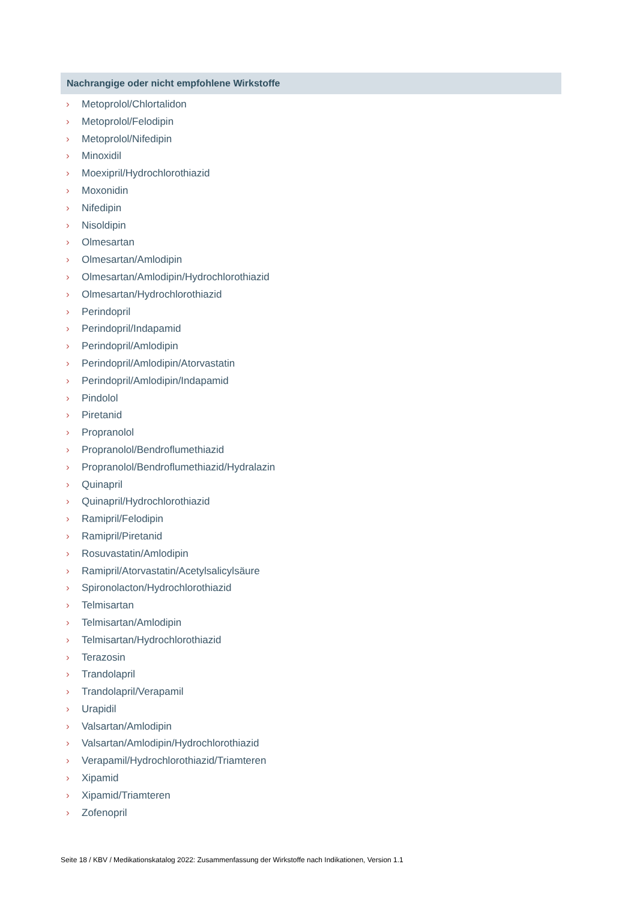Nachrangige oder nicht empfohlene Wirkstoffe
› Metoprolol/Chlortalidon
› Metoprolol/Felodipin
› Metoprolol/Nifedipin
› Minoxidil
› Moexipril/Hydrochlorothiazid
› Moxonidin
› Nifedipin
› Nisoldipin
› Olmesartan
› Olmesartan/Amlodipin
› Olmesartan/Amlodipin/Hydrochlorothiazid
› Olmesartan/Hydrochlorothiazid
› Perindopril
› Perindopril/Indapamid
› Perindopril/Amlodipin
› Perindopril/Amlodipin/Atorvastatin
› Perindopril/Amlodipin/Indapamid
› Pindolol
› Piretanid
› Propranolol
› Propranolol/Bendroflumethiazid
› Propranolol/Bendroflumethiazid/Hydralazin
› Quinapril
› Quinapril/Hydrochlorothiazid
› Ramipril/Felodipin
› Ramipril/Piretanid
› Rosuvastatin/Amlodipin
› Ramipril/Atorvastatin/Acetylsalicylsäure
› Spironolacton/Hydrochlorothiazid
› Telmisartan
› Telmisartan/Amlodipin
› Telmisartan/Hydrochlorothiazid
› Terazosin
› Trandolapril
› Trandolapril/Verapamil
› Urapidil
› Valsartan/Amlodipin
› Valsartan/Amlodipin/Hydrochlorothiazid
› Verapamil/Hydrochlorothiazid/Triamteren
› Xipamid
› Xipamid/Triamteren
› Zofenopril
Seite 18 / KBV / Medikationskatalog 2022: Zusammenfassung der Wirkstoffe nach Indikationen, Version 1.1